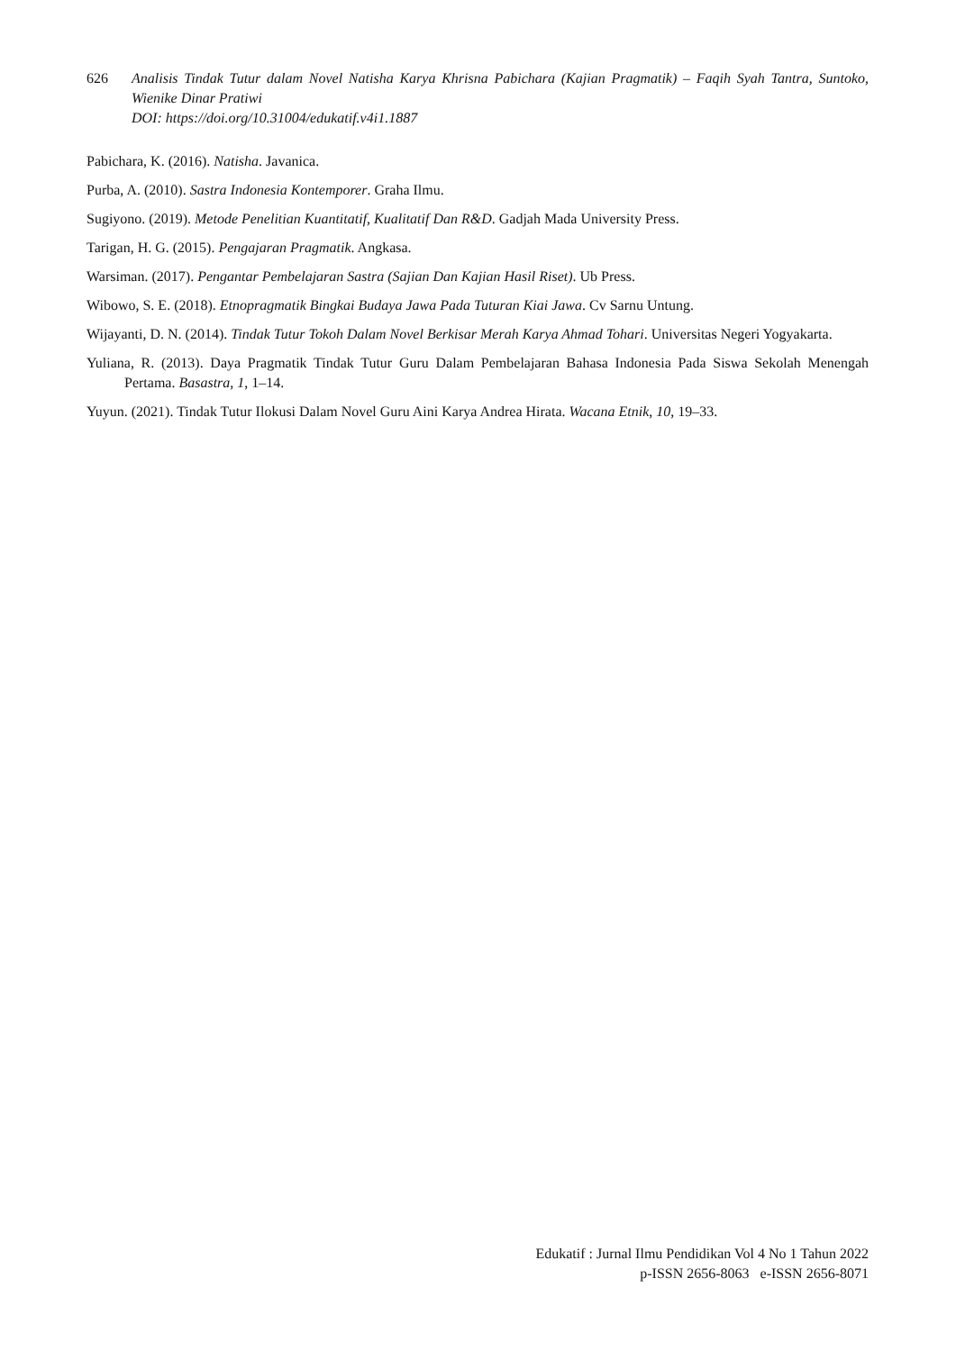626 Analisis Tindak Tutur dalam Novel Natisha Karya Khrisna Pabichara (Kajian Pragmatik) – Faqih Syah Tantra, Suntoko, Wienike Dinar Pratiwi
DOI: https://doi.org/10.31004/edukatif.v4i1.1887
Pabichara, K. (2016). Natisha. Javanica.
Purba, A. (2010). Sastra Indonesia Kontemporer. Graha Ilmu.
Sugiyono. (2019). Metode Penelitian Kuantitatif, Kualitatif Dan R&D. Gadjah Mada University Press.
Tarigan, H. G. (2015). Pengajaran Pragmatik. Angkasa.
Warsiman. (2017). Pengantar Pembelajaran Sastra (Sajian Dan Kajian Hasil Riset). Ub Press.
Wibowo, S. E. (2018). Etnopragmatik Bingkai Budaya Jawa Pada Tuturan Kiai Jawa. Cv Sarnu Untung.
Wijayanti, D. N. (2014). Tindak Tutur Tokoh Dalam Novel Berkisar Merah Karya Ahmad Tohari. Universitas Negeri Yogyakarta.
Yuliana, R. (2013). Daya Pragmatik Tindak Tutur Guru Dalam Pembelajaran Bahasa Indonesia Pada Siswa Sekolah Menengah Pertama. Basastra, 1, 1–14.
Yuyun. (2021). Tindak Tutur Ilokusi Dalam Novel Guru Aini Karya Andrea Hirata. Wacana Etnik, 10, 19–33.
Edukatif : Jurnal Ilmu Pendidikan Vol 4 No 1 Tahun 2022
p-ISSN 2656-8063 e-ISSN 2656-8071